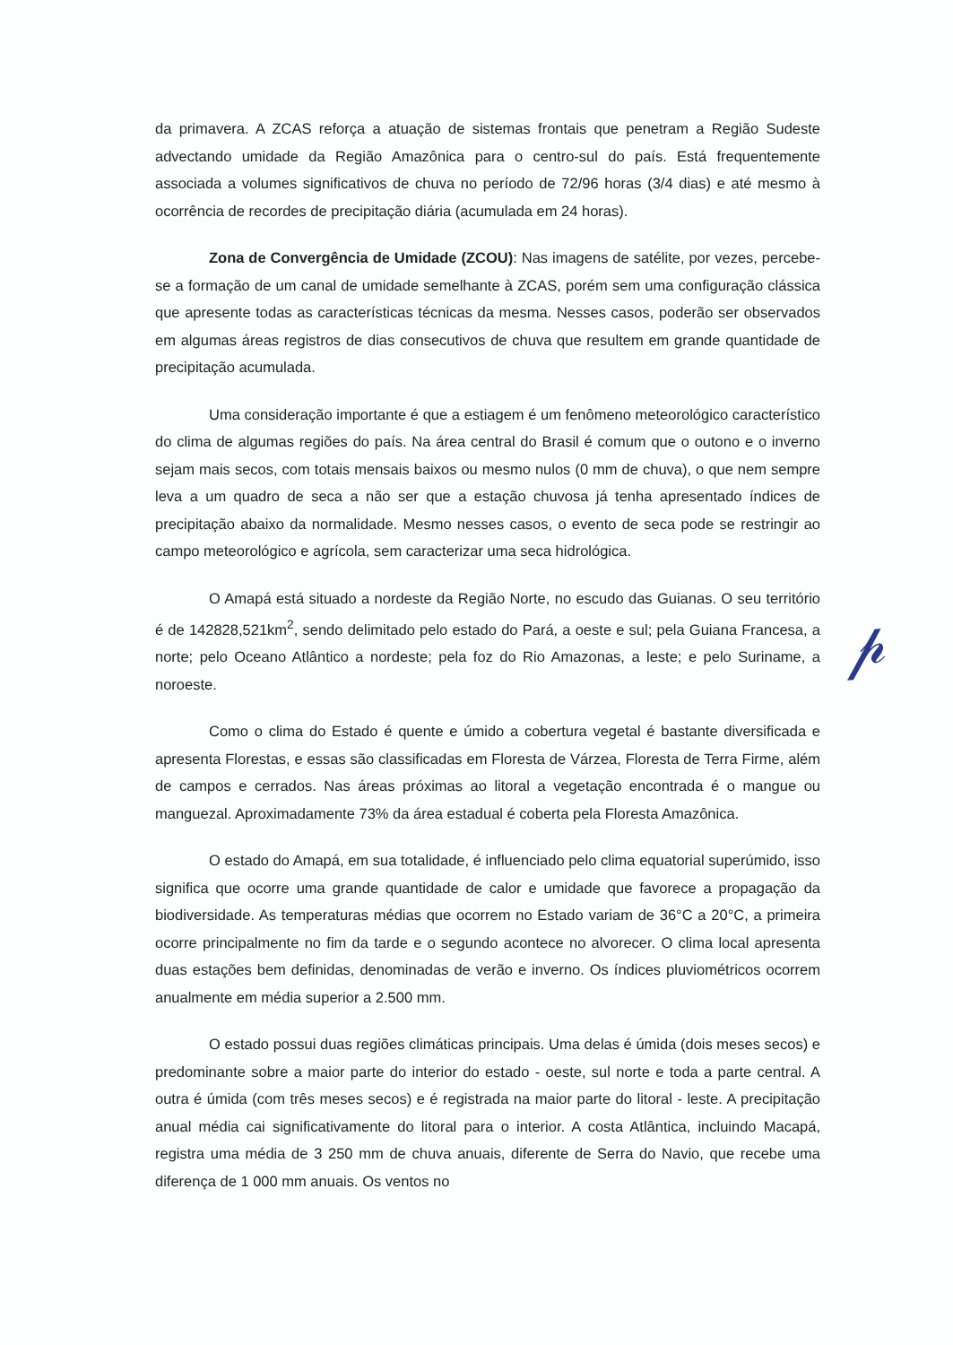da primavera. A ZCAS reforça a atuação de sistemas frontais que penetram a Região Sudeste advectando umidade da Região Amazônica para o centro-sul do país. Está frequentemente associada a volumes significativos de chuva no período de 72/96 horas (3/4 dias) e até mesmo à ocorrência de recordes de precipitação diária (acumulada em 24 horas).
Zona de Convergência de Umidade (ZCOU): Nas imagens de satélite, por vezes, percebe-se a formação de um canal de umidade semelhante à ZCAS, porém sem uma configuração clássica que apresente todas as características técnicas da mesma. Nesses casos, poderão ser observados em algumas áreas registros de dias consecutivos de chuva que resultem em grande quantidade de precipitação acumulada.
Uma consideração importante é que a estiagem é um fenômeno meteorológico característico do clima de algumas regiões do país. Na área central do Brasil é comum que o outono e o inverno sejam mais secos, com totais mensais baixos ou mesmo nulos (0 mm de chuva), o que nem sempre leva a um quadro de seca a não ser que a estação chuvosa já tenha apresentado índices de precipitação abaixo da normalidade. Mesmo nesses casos, o evento de seca pode se restringir ao campo meteorológico e agrícola, sem caracterizar uma seca hidrológica.
O Amapá está situado a nordeste da Região Norte, no escudo das Guianas. O seu território é de 142828,521km<sup>2</sup>, sendo delimitado pelo estado do Pará, a oeste e sul; pela Guiana Francesa, a norte; pelo Oceano Atlântico a nordeste; pela foz do Rio Amazonas, a leste; e pelo Suriname, a noroeste.
Como o clima do Estado é quente e úmido a cobertura vegetal é bastante diversificada e apresenta Florestas, e essas são classificadas em Floresta de Várzea, Floresta de Terra Firme, além de campos e cerrados. Nas áreas próximas ao litoral a vegetação encontrada é o mangue ou manguezal. Aproximadamente 73% da área estadual é coberta pela Floresta Amazônica.
O estado do Amapá, em sua totalidade, é influenciado pelo clima equatorial superúmido, isso significa que ocorre uma grande quantidade de calor e umidade que favorece a propagação da biodiversidade. As temperaturas médias que ocorrem no Estado variam de 36°C a 20°C, a primeira ocorre principalmente no fim da tarde e o segundo acontece no alvorecer. O clima local apresenta duas estações bem definidas, denominadas de verão e inverno. Os índices pluviométricos ocorrem anualmente em média superior a 2.500 mm.
O estado possui duas regiões climáticas principais. Uma delas é úmida (dois meses secos) e predominante sobre a maior parte do interior do estado - oeste, sul norte e toda a parte central. A outra é úmida (com três meses secos) e é registrada na maior parte do litoral - leste. A precipitação anual média cai significativamente do litoral para o interior. A costa Atlântica, incluindo Macapá, registra uma média de 3 250 mm de chuva anuais, diferente de Serra do Navio, que recebe uma diferença de 1 000 mm anuais. Os ventos no
𝓅